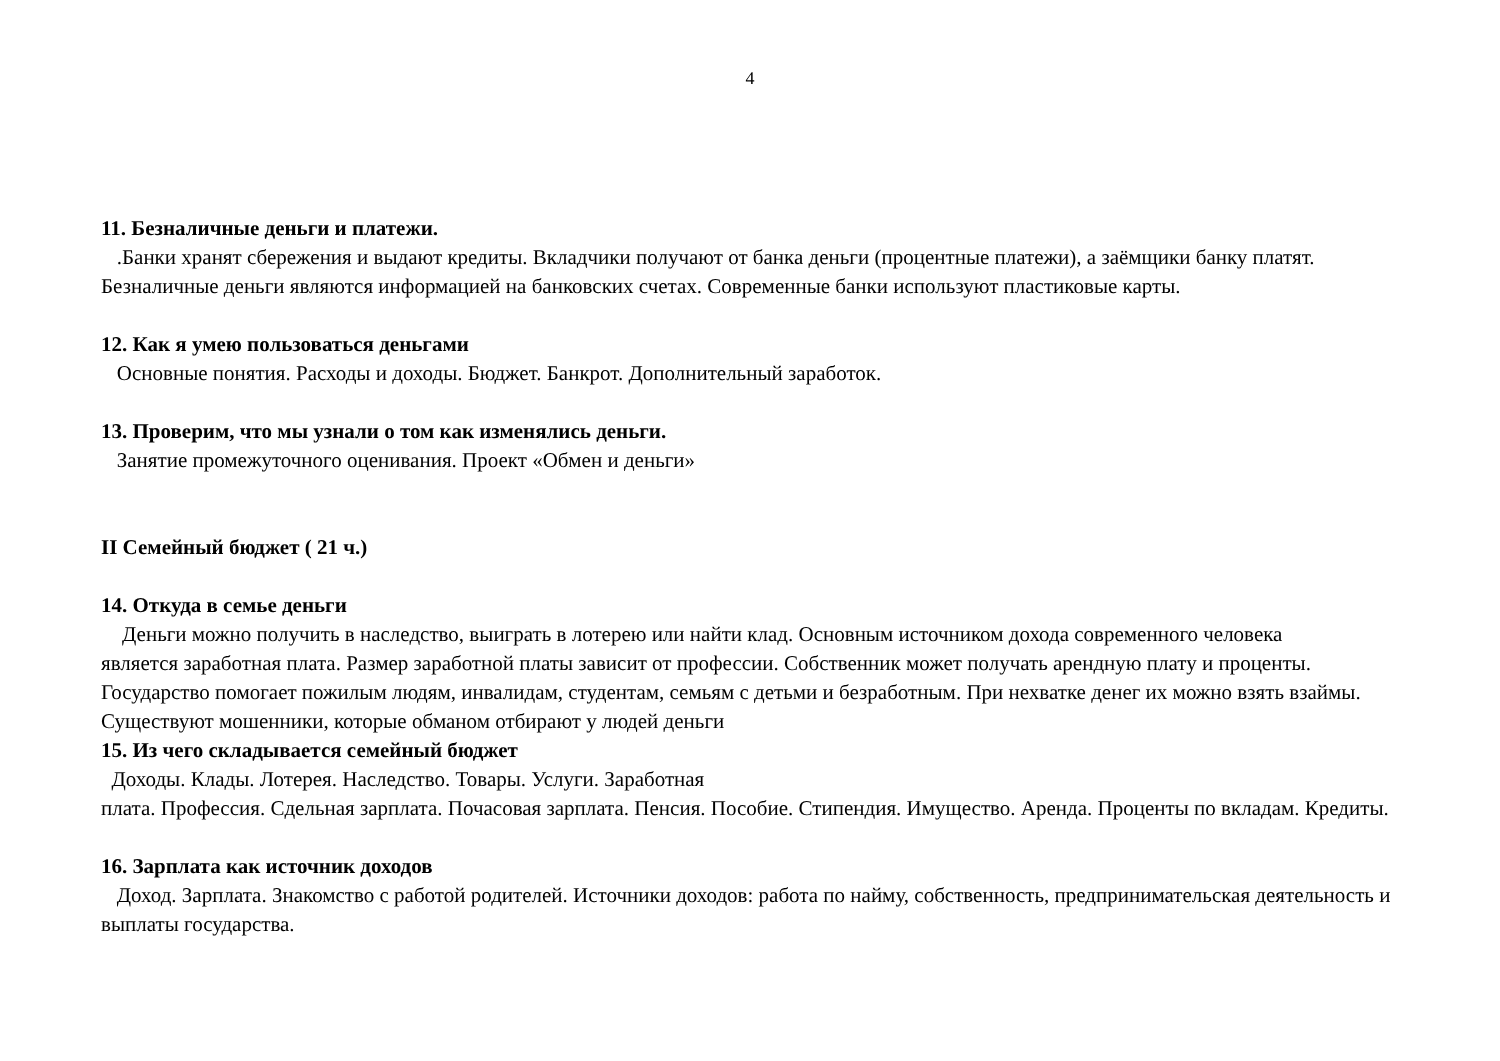4
11. Безналичные деньги и платежи.
.Банки хранят сбережения и выдают кредиты. Вкладчики получают от банка деньги (процентные платежи), а заёмщики банку платят. Безналичные деньги являются информацией на банковских счетах. Современные банки используют пластиковые карты.
12. Как я умею пользоваться деньгами
Основные понятия. Расходы и доходы. Бюджет. Банкрот. Дополнительный заработок.
13. Проверим, что мы узнали о том как изменялись деньги.
Занятие промежуточного оценивания. Проект «Обмен и деньги»
II Семейный бюджет ( 21 ч.)
14. Откуда в семье деньги
Деньги можно получить в наследство, выиграть в лотерею или найти клад. Основным источником дохода современного человека
является заработная плата. Размер заработной платы зависит от профессии. Собственник может получать арендную плату и проценты.
Государство помогает пожилым людям, инвалидам, студентам, семьям с детьми и безработным. При нехватке денег их можно взять взаймы. Существуют мошенники, которые обманом отбирают у людей деньги
15. Из чего складывается семейный бюджет
Доходы. Клады. Лотерея. Наследство. Товары. Услуги. Заработная
плата. Профессия. Сдельная зарплата. Почасовая зарплата. Пенсия. Пособие. Стипендия. Имущество. Аренда. Проценты по вкладам. Кредиты.
16. Зарплата как источник доходов
Доход. Зарплата. Знакомство с работой родителей. Источники доходов: работа по найму, собственность, предпринимательская деятельность и выплаты государства.